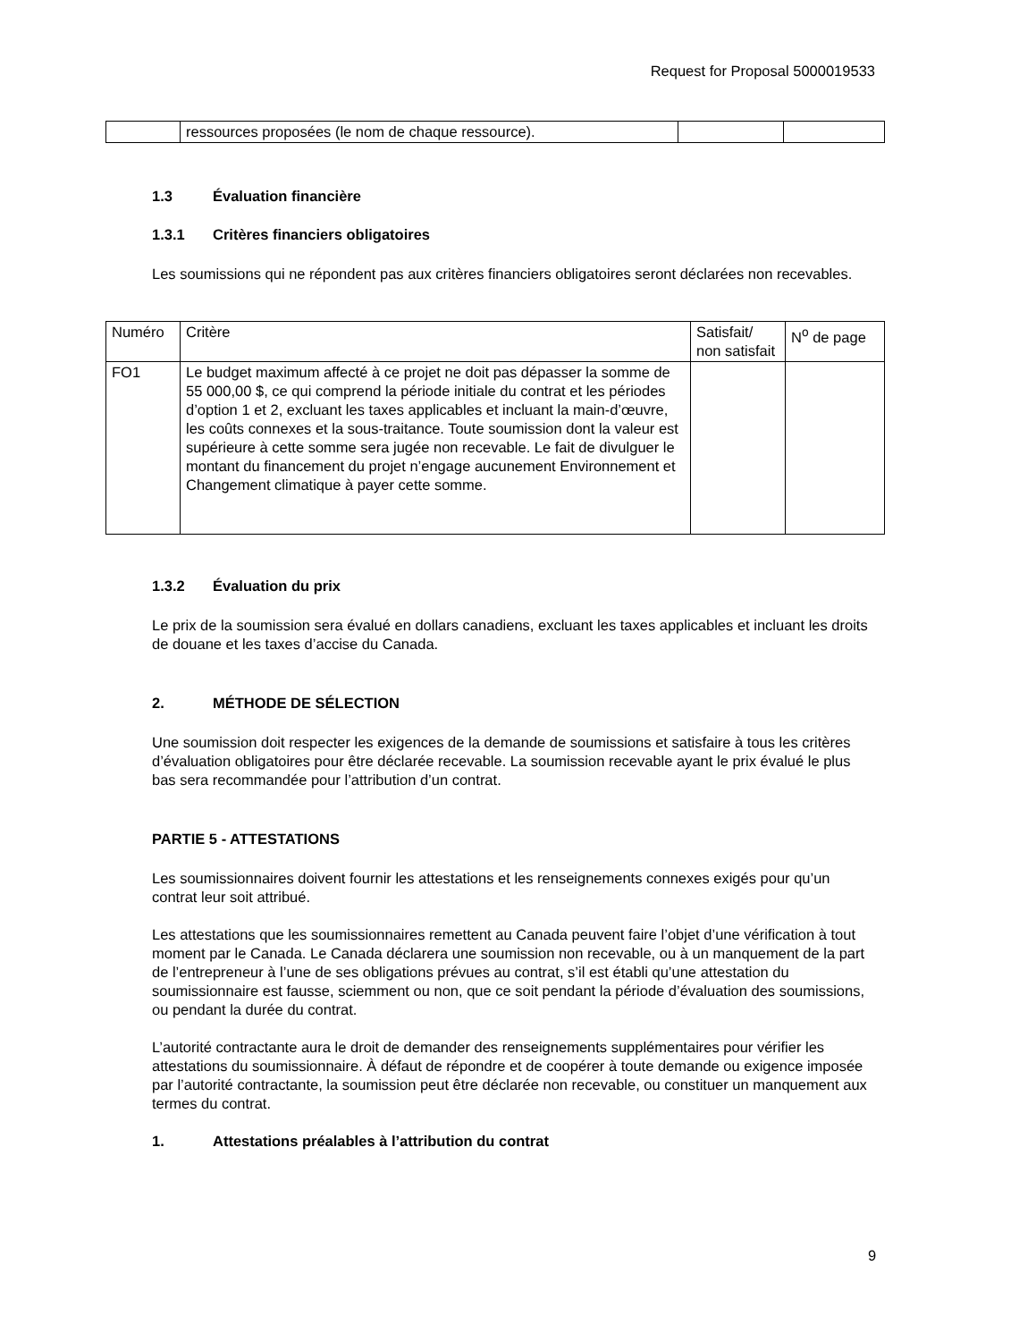Request for Proposal 5000019533
| | ressources proposées (le nom de chaque ressource). | | |
1.3 Évaluation financière
1.3.1 Critères financiers obligatoires
Les soumissions qui ne répondent pas aux critères financiers obligatoires seront déclarées non recevables.
| Numéro | Critère | Satisfait/ non satisfait | N<sup>o</sup> de page |
| FO1 | Le budget maximum affecté à ce projet ne doit pas dépasser la somme de 55 000,00 $, ce qui comprend la période initiale du contrat et les périodes d’option 1 et 2, excluant les taxes applicables et incluant la main-d’œuvre, les coûts connexes et la sous-traitance. Toute soumission dont la valeur est supérieure à cette somme sera jugée non recevable. Le fait de divulguer le montant du financement du projet n’engage aucunement Environnement et Changement climatique à payer cette somme. | | |
1.3.2 Évaluation du prix
Le prix de la soumission sera évalué en dollars canadiens, excluant les taxes applicables et incluant les droits de douane et les taxes d’accise du Canada.
2. MÉTHODE DE SÉLECTION
Une soumission doit respecter les exigences de la demande de soumissions et satisfaire à tous les critères d’évaluation obligatoires pour être déclarée recevable. La soumission recevable ayant le prix évalué le plus bas sera recommandée pour l’attribution d’un contrat.
PARTIE 5 - ATTESTATIONS
Les soumissionnaires doivent fournir les attestations et les renseignements connexes exigés pour qu’un contrat leur soit attribué.
Les attestations que les soumissionnaires remettent au Canada peuvent faire l’objet d’une vérification à tout moment par le Canada. Le Canada déclarera une soumission non recevable, ou à un manquement de la part de l’entrepreneur à l’une de ses obligations prévues au contrat, s’il est établi qu’une attestation du soumissionnaire est fausse, sciemment ou non, que ce soit pendant la période d’évaluation des soumissions, ou pendant la durée du contrat.
L’autorité contractante aura le droit de demander des renseignements supplémentaires pour vérifier les attestations du soumissionnaire. À défaut de répondre et de coopérer à toute demande ou exigence imposée par l’autorité contractante, la soumission peut être déclarée non recevable, ou constituer un manquement aux termes du contrat.
1. Attestations préalables à l’attribution du contrat
9